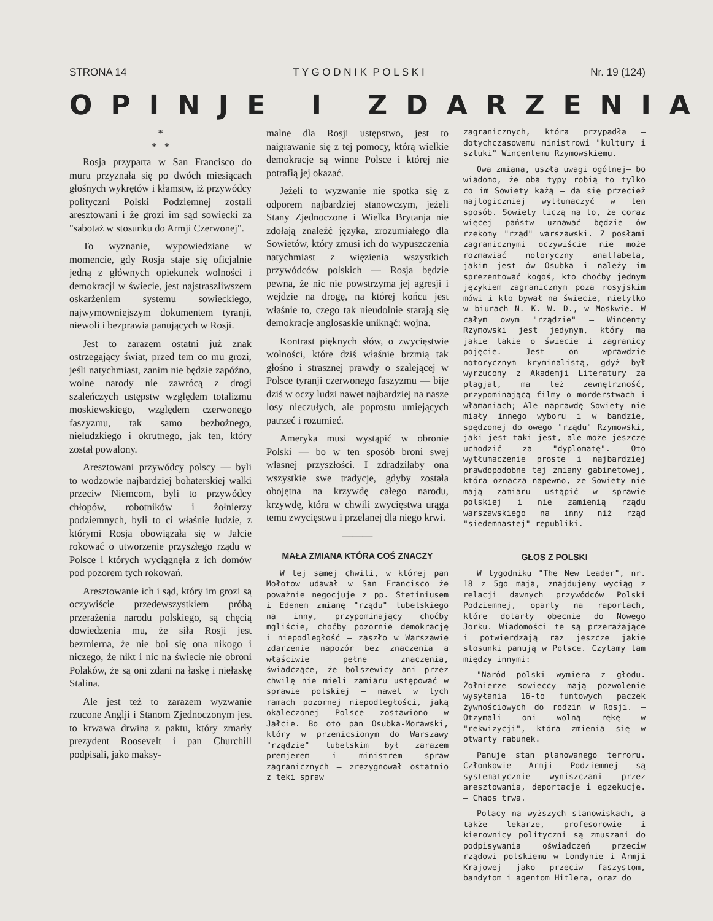STRONA 14 T Y G O D N I K P O L S K I Nr. 19 (124)
OPINJE I ZDARZENIA
*
* *
Rosja przyparta w San Francisco do muru przyznała się po dwóch miesiącach głośnych wykrętów i kłamstw, iż przywódcy polityczni Polski Podziemnej zostali aresztowani i że grozi im sąd sowiecki za "sabotaż w stosunku do Armji Czerwonej".
To wyznanie, wypowiedziane w momencie, gdy Rosja staje się oficjalnie jedną z głównych opiekunek wolności i demokracji w świecie, jest najstraszliwszem oskarżeniem systemu sowieckiego, najwymowniejszym dokumentem tyranji, niewoli i bezprawia panujących w Rosji.
Jest to zarazem ostatni już znak ostrzegający świat, przed tem co mu grozi, jeśli natychmiast, zanim nie będzie zapóźno, wolne narody nie zawrócą z drogi szaleńczych ustępstw względem totalizmu moskiewskiego, względem czerwonego faszyzmu, tak samo bezbożnego, nieludzkiego i okrutnego, jak ten, który został powalony.
Aresztowani przywódcy polscy — byli to wodzowie najbardziej bohaterskiej walki przeciw Niemcom, byli to przywódcy chłopów, robotników i żołnierzy podziemnych, byli to ci właśnie ludzie, z którymi Rosja obowiązała się w Jałcie rokować o utworzenie przyszłego rządu w Polsce i których wyciągnęła z ich domów pod pozorem tych rokowań.
Aresztowanie ich i sąd, który im grozi są oczywiście przedewszystkiem próbą przerażenia narodu polskiego, są chęcią dowiedzenia mu, że siła Rosji jest bezmierna, że nie boi się ona nikogo i niczego, że nikt i nic na świecie nie obroni Polaków, że są oni zdani na łaskę i niełaskę Stalina.
Ale jest też to zarazem wyzwanie rzucone Anglji i Stanom Zjednoczonym jest to krwawa drwina z paktu, który zmarły prezydent Roosevelt i pan Churchill podpisali, jako maksy-
malne dla Rosji ustępstwo, jest to naigrawanie się z tej pomocy, którą wielkie demokracje są winne Polsce i której nie potrafią jej okazać.
Jeżeli to wyzwanie nie spotka się z odporem najbardziej stanowczym, jeżeli Stany Zjednoczone i Wielka Brytanja nie zdołają znaleźć języka, zrozumiałego dla Sowietów, który zmusi ich do wypuszczenia natychmiast z więzienia wszystkich przywódców polskich — Rosja będzie pewna, że nic nie powstrzyma jej agresji i wejdzie na drogę, na której końcu jest właśnie to, czego tak nieudolnie starają się demokracje anglosaskie uniknąć: wojna.
Kontrast pięknych słów, o zwycięstwie wolności, które dziś właśnie brzmią tak głośno i strasznej prawdy o szalejącej w Polsce tyranji czerwonego faszyzmu — bije dziś w oczy ludzi nawet najbardziej na nasze losy nieczułych, ale poprostu umiejących patrzeć i rozumieć.
Ameryka musi wystąpić w obronie Polski — bo w ten sposób broni swej własnej przyszłości. I zdradziłaby ona wszystkie swe tradycje, gdyby została obojętna na krzywdę całego narodu, krzywdę, która w chwili zwycięstwa urąga temu zwycięstwu i przelanej dla niego krwi.
———
MAŁA ZMIANA KTÓRA COŚ ZNACZY
W tej samej chwili, w której pan Mołotow udawał w San Francisco że poważnie negocjuje z pp. Stetiniusem i Edenem zmianę "rządu" lubelskiego na inny, przypominający choćby mgliście, choćby pozornie demokrację i niepodległość — zaszło w Warszawie zdarzenie napozór bez znaczenia a właściwie pełne znaczenia, świadczące, że bolszewicy ani przez chwilę nie mieli zamiaru ustępować w sprawie polskiej — nawet w tych ramach pozornej niepodległości, jaką okaleczonej Polsce zostawiono w Jałcie. Bo oto pan Osubka-Morawski, który w przenicsionym do Warszawy "rządzie" lubelskim był zarazem premjerem i ministrem spraw zagranicznych — zrezygnował ostatnio z teki spraw
zagranicznych, która przypadła — dotychczasowemu ministrowi "kultury i sztuki" Wincentemu Rzymowskiemu.
Owa zmiana, uszła uwagi ogólnej— bo wiadomo, że oba typy robią to tylko co im Sowiety każą — da się przecież najlogiczniej wytłumaczyć w ten sposób. Sowiety liczą na to, że coraz więcej państw uznawać będzie ów rzekomy "rząd" warszawski. Z posłami zagranicznymi oczywiście nie może rozmawiać notoryczny analfabeta, jakim jest ów Osubka i należy im sprezentować kogoś, kto choćby jednym językiem zagranicznym poza rosyjskim mówi i kto bywał na świecie, nietylko w biurach N. K. W. D., w Moskwie. W całym owym "rządzie" — Wincenty Rzymowski jest jedynym, który ma jakie takie o świecie i zagranicy pojęcie. Jest on wprawdzie notorycznym kryminalistą, gdyż był wyrzucony z Akademji Literatury za plagjat, ma też zewnętrzność, przypominającą filmy o morderstwach i włamaniach; Ale naprawdę Sowiety nie miały innego wyboru i w bandzie, spędzonej do owego "rządu" Rzymowski, jaki jest taki jest, ale może jeszcze uchodzić za "dyplomatę". Oto wytłumaczenie proste i najbardziej prawdopodobne tej zmiany gabinetowej, która oznacza napewno, ze Sowiety nie mają zamiaru ustąpić w sprawie polskiej i nie zamienią rządu warszawskiego na inny niż rząd "siedemnastej" republiki.
———
GŁOS Z POLSKI
W tygodniku "The New Leader", nr. 18 z 5go maja, znajdujemy wyciąg z relacji dawnych przywódców Polski Podziemnej, oparty na raportach, które dotarły obecnie do Nowego Jorku. Wiadomości te są przerażające i potwierdzają raz jeszcze jakie stosunki panują w Polsce. Czytamy tam między innymi:
"Naród polski wymiera z głodu. Żołnierze sowieccy mają pozwolenie wysyłania 16-to funtowych paczek żywnościowych do rodzin w Rosji. — Otzymali oni wolną rękę w "rekwizycji", która zmienia się w otwarty rabunek.
Panuje stan planowanego terroru. Członkowie Armji Podziemnej są systematycznie wyniszczani przez aresztowania, deportacje i egzekucje. — Chaos trwa.
Polacy na wyższych stanowiskach, a także lekarze, profesorowie i kierownicy polityczni są zmuszani do podpisywania oświadczeń przeciw rządowi polskiemu w Londynie i Armji Krajowej jako przeciw faszystom, bandytom i agentom Hitlera, oraz do